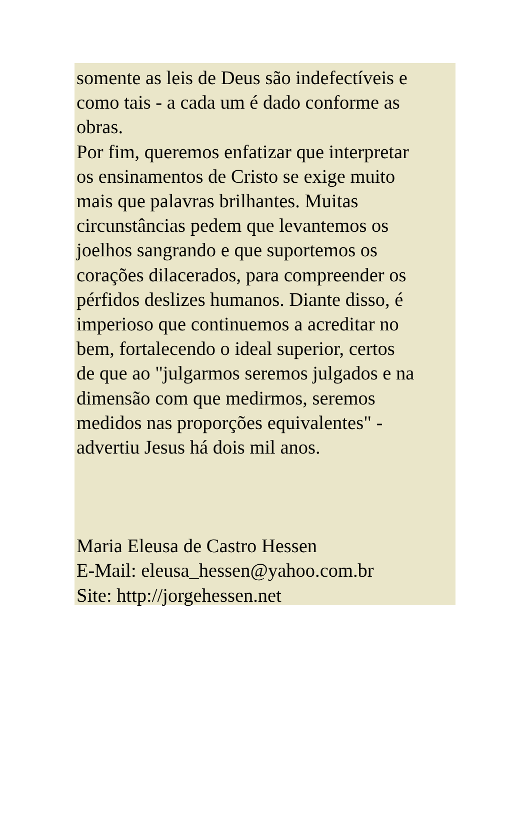somente as leis de Deus são indefectíveis e
como tais - a cada um é dado conforme as
obras.
Por fim, queremos enfatizar que interpretar
os ensinamentos de Cristo se exige muito
mais que palavras brilhantes. Muitas
circunstâncias pedem que levantemos os
joelhos sangrando e que suportemos os
corações dilacerados, para compreender os
pérfidos deslizes humanos. Diante disso, é
imperioso que continuemos a acreditar no
bem, fortalecendo o ideal superior, certos
de que ao "julgarmos seremos julgados e na
dimensão com que medirmos, seremos
medidos nas proporções equivalentes" -
advertiu Jesus há dois mil anos.
Maria Eleusa de Castro Hessen
E-Mail: eleusa_hessen@yahoo.com.br
Site: http://jorgehessen.net